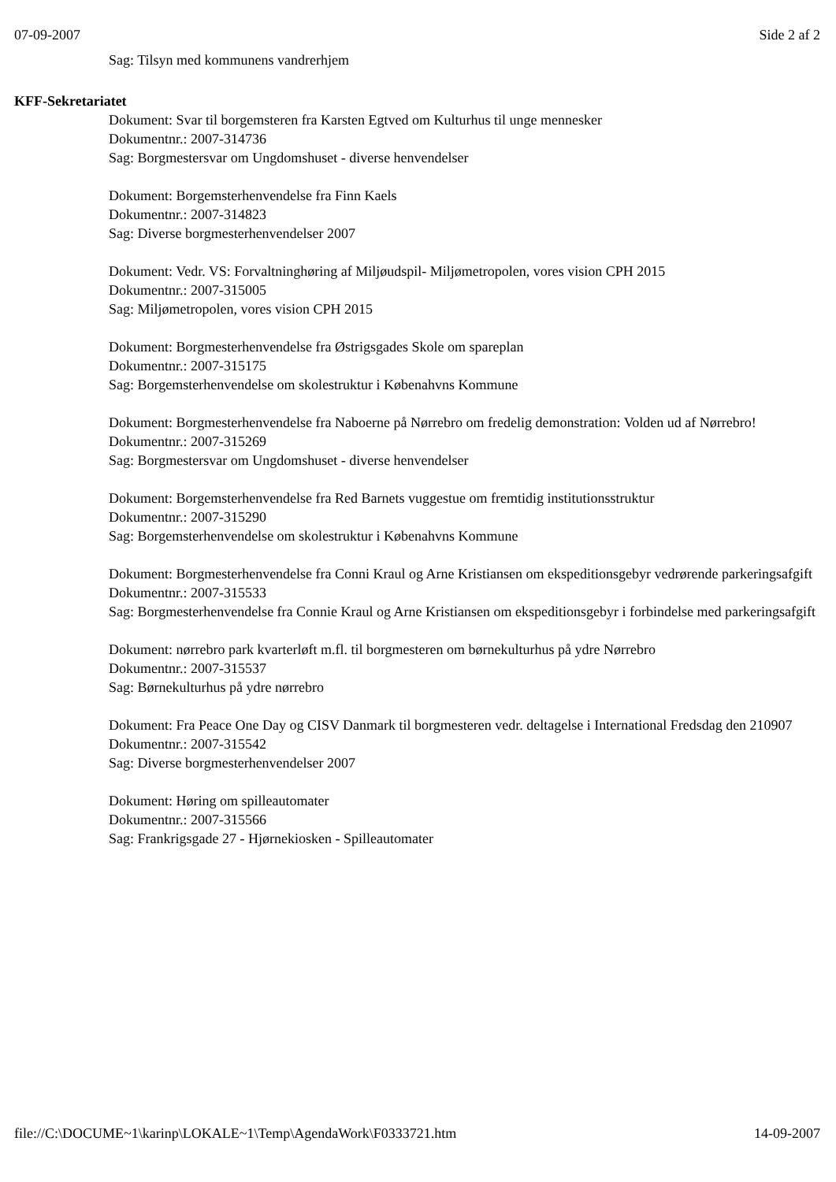07-09-2007 Side 2 af 2
Sag: Tilsyn med kommunens vandrerhjem
KFF-Sekretariatet
Dokument: Svar til borgemsteren fra Karsten Egtved om Kulturhus til unge mennesker
Dokumentnr.: 2007-314736
Sag: Borgmestersvar om Ungdomshuset - diverse henvendelser
Dokument: Borgemsterhenvendelse fra Finn Kaels
Dokumentnr.: 2007-314823
Sag: Diverse borgmesterhenvendelser 2007
Dokument: Vedr. VS: Forvaltninghøring af Miljøudspil- Miljømetropolen, vores vision CPH 2015
Dokumentnr.: 2007-315005
Sag: Miljømetropolen, vores vision CPH 2015
Dokument: Borgmesterhenvendelse fra Østrigsgades Skole om spareplan
Dokumentnr.: 2007-315175
Sag: Borgemsterhenvendelse om skolestruktur i Købenahvns Kommune
Dokument: Borgmesterhenvendelse fra Naboerne på Nørrebro om fredelig demonstration: Volden ud af Nørrebro!
Dokumentnr.: 2007-315269
Sag: Borgmestersvar om Ungdomshuset - diverse henvendelser
Dokument: Borgemsterhenvendelse fra Red Barnets vuggestue om fremtidig institutionsstruktur
Dokumentnr.: 2007-315290
Sag: Borgemsterhenvendelse om skolestruktur i Købenahvns Kommune
Dokument: Borgmesterhenvendelse fra Conni Kraul og Arne Kristiansen om ekspeditionsgebyr vedrørende parkeringsafgift
Dokumentnr.: 2007-315533
Sag: Borgmesterhenvendelse fra Connie Kraul og Arne Kristiansen om ekspeditionsgebyr i forbindelse med parkeringsafgift
Dokument: nørrebro park kvarterløft m.fl. til borgmesteren om børnekulturhus på ydre Nørrebro
Dokumentnr.: 2007-315537
Sag: Børnekulturhus på ydre nørrebro
Dokument: Fra Peace One Day og CISV Danmark til borgmesteren vedr. deltagelse i International Fredsdag den 210907
Dokumentnr.: 2007-315542
Sag: Diverse borgmesterhenvendelser 2007
Dokument: Høring om spilleautomater
Dokumentnr.: 2007-315566
Sag: Frankrigsgade 27 - Hjørnekiosken - Spilleautomater
file://C:\DOCUME~1\karinp\LOKALE~1\Temp\AgendaWork\F0333721.htm 14-09-2007